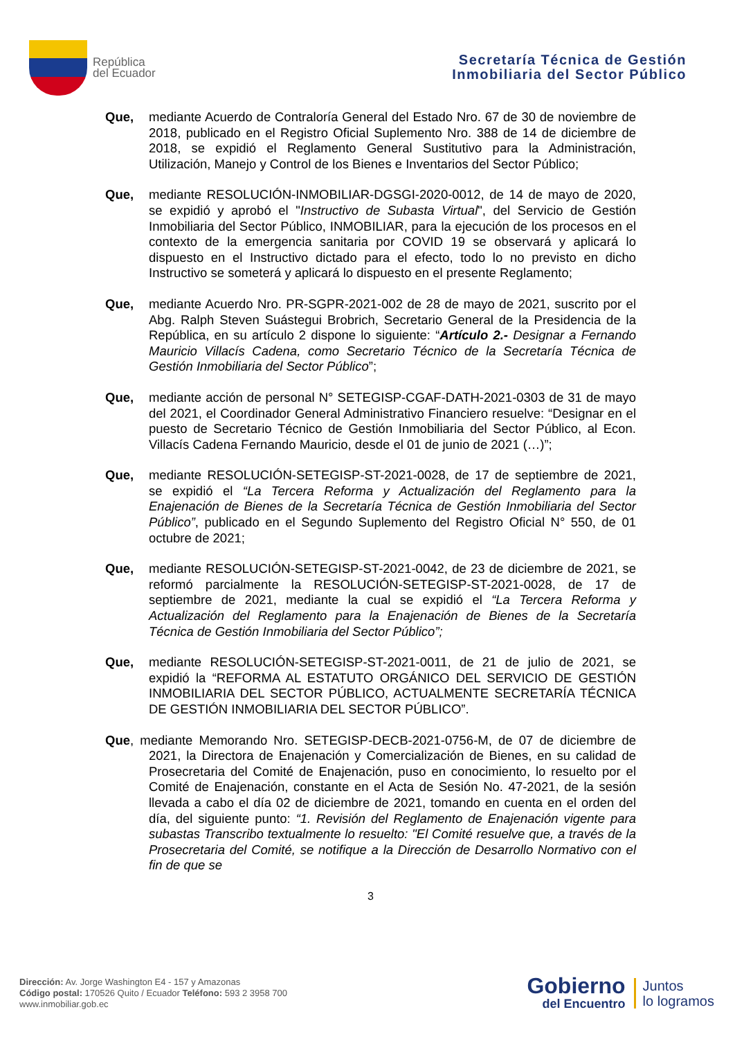República
del Ecuador
Secretaría Técnica de Gestión
Inmobiliaria del Sector Público
Que, mediante Acuerdo de Contraloría General del Estado Nro. 67 de 30 de noviembre de 2018, publicado en el Registro Oficial Suplemento Nro. 388 de 14 de diciembre de 2018, se expidió el Reglamento General Sustitutivo para la Administración, Utilización, Manejo y Control de los Bienes e Inventarios del Sector Público;
Que, mediante RESOLUCIÓN-INMOBILIAR-DGSGI-2020-0012, de 14 de mayo de 2020, se expidió y aprobó el "Instructivo de Subasta Virtual", del Servicio de Gestión Inmobiliaria del Sector Público, INMOBILIAR, para la ejecución de los procesos en el contexto de la emergencia sanitaria por COVID 19 se observará y aplicará lo dispuesto en el Instructivo dictado para el efecto, todo lo no previsto en dicho Instructivo se someterá y aplicará lo dispuesto en el presente Reglamento;
Que, mediante Acuerdo Nro. PR-SGPR-2021-002 de 28 de mayo de 2021, suscrito por el Abg. Ralph Steven Suástegui Brobrich, Secretario General de la Presidencia de la República, en su artículo 2 dispone lo siguiente: “Artículo 2.- Designar a Fernando Mauricio Villacís Cadena, como Secretario Técnico de la Secretaría Técnica de Gestión Inmobiliaria del Sector Público”;
Que, mediante acción de personal N° SETEGISP-CGAF-DATH-2021-0303 de 31 de mayo del 2021, el Coordinador General Administrativo Financiero resuelve: “Designar en el puesto de Secretario Técnico de Gestión Inmobiliaria del Sector Público, al Econ. Villacís Cadena Fernando Mauricio, desde el 01 de junio de 2021 (…)”;
Que, mediante RESOLUCIÓN-SETEGISP-ST-2021-0028, de 17 de septiembre de 2021, se expidió el “La Tercera Reforma y Actualización del Reglamento para la Enajenación de Bienes de la Secretaría Técnica de Gestión Inmobiliaria del Sector Público”, publicado en el Segundo Suplemento del Registro Oficial N° 550, de 01 octubre de 2021;
Que, mediante RESOLUCIÓN-SETEGISP-ST-2021-0042, de 23 de diciembre de 2021, se reformó parcialmente la RESOLUCIÓN-SETEGISP-ST-2021-0028, de 17 de septiembre de 2021, mediante la cual se expidió el “La Tercera Reforma y Actualización del Reglamento para la Enajenación de Bienes de la Secretaría Técnica de Gestión Inmobiliaria del Sector Público”;
Que, mediante RESOLUCIÓN-SETEGISP-ST-2021-0011, de 21 de julio de 2021, se expidió la “REFORMA AL ESTATUTO ORGÁNICO DEL SERVICIO DE GESTIÓN INMOBILIARIA DEL SECTOR PÚBLICO, ACTUALMENTE SECRETARÍA TÉCNICA DE GESTIÓN INMOBILIARIA DEL SECTOR PÚBLICO”.
Que, mediante Memorando Nro. SETEGISP-DECB-2021-0756-M, de 07 de diciembre de 2021, la Directora de Enajenación y Comercialización de Bienes, en su calidad de Prosecretaria del Comité de Enajenación, puso en conocimiento, lo resuelto por el Comité de Enajenación, constante en el Acta de Sesión No. 47-2021, de la sesión llevada a cabo el día 02 de diciembre de 2021, tomando en cuenta en el orden del día, del siguiente punto: “1. Revisión del Reglamento de Enajenación vigente para subastas Transcribo textualmente lo resuelto: "El Comité resuelve que, a través de la Prosecretaria del Comité, se notifique a la Dirección de Desarrollo Normativo con el fin de que se
3
Dirección: Av. Jorge Washington E4 - 157 y Amazonas
Código postal: 170526 Quito / Ecuador Teléfono: 593 2 3958 700
www.inmobiliar.gob.ec
Gobierno
del Encuentro
Juntos
lo logramos